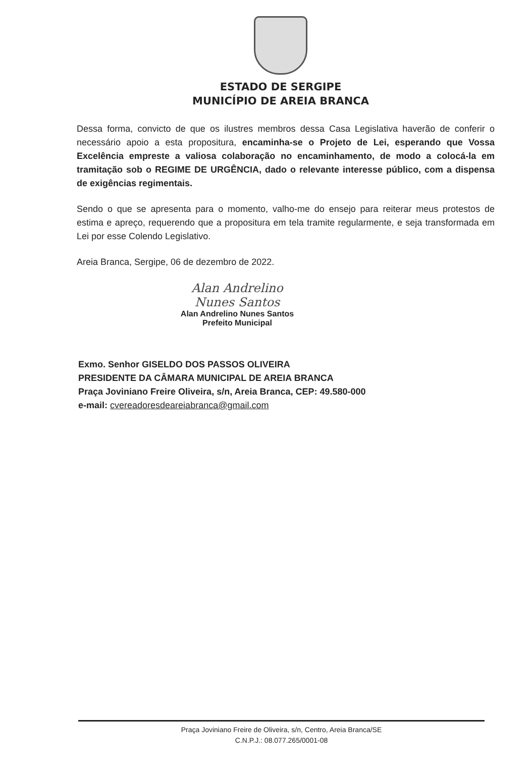ESTADO DE SERGIPE
MUNICÍPIO DE AREIA BRANCA
Dessa forma, convicto de que os ilustres membros dessa Casa Legislativa haverão de conferir o necessário apoio a esta propositura, encaminha-se o Projeto de Lei, esperando que Vossa Excelência empreste a valiosa colaboração no encaminhamento, de modo a colocá-la em tramitação sob o REGIME DE URGÊNCIA, dado o relevante interesse público, com a dispensa de exigências regimentais.
Sendo o que se apresenta para o momento, valho-me do ensejo para reiterar meus protestos de estima e apreço, requerendo que a propositura em tela tramite regularmente, e seja transformada em Lei por esse Colendo Legislativo.
Areia Branca, Sergipe, 06 de dezembro de 2022.
Alan Andrelino Nunes Santos
Alan Andrelino Nunes Santos
Prefeito Municipal
Exmo. Senhor GISELDO DOS PASSOS OLIVEIRA
PRESIDENTE DA CÂMARA MUNICIPAL DE AREIA BRANCA
Praça Joviniano Freire Oliveira, s/n, Areia Branca, CEP: 49.580-000
e-mail: cvereadoresdeareiabranca@gmail.com
Praça Joviniano Freire de Oliveira, s/n, Centro, Areia Branca/SE
C.N.P.J.: 08.077.265/0001-08